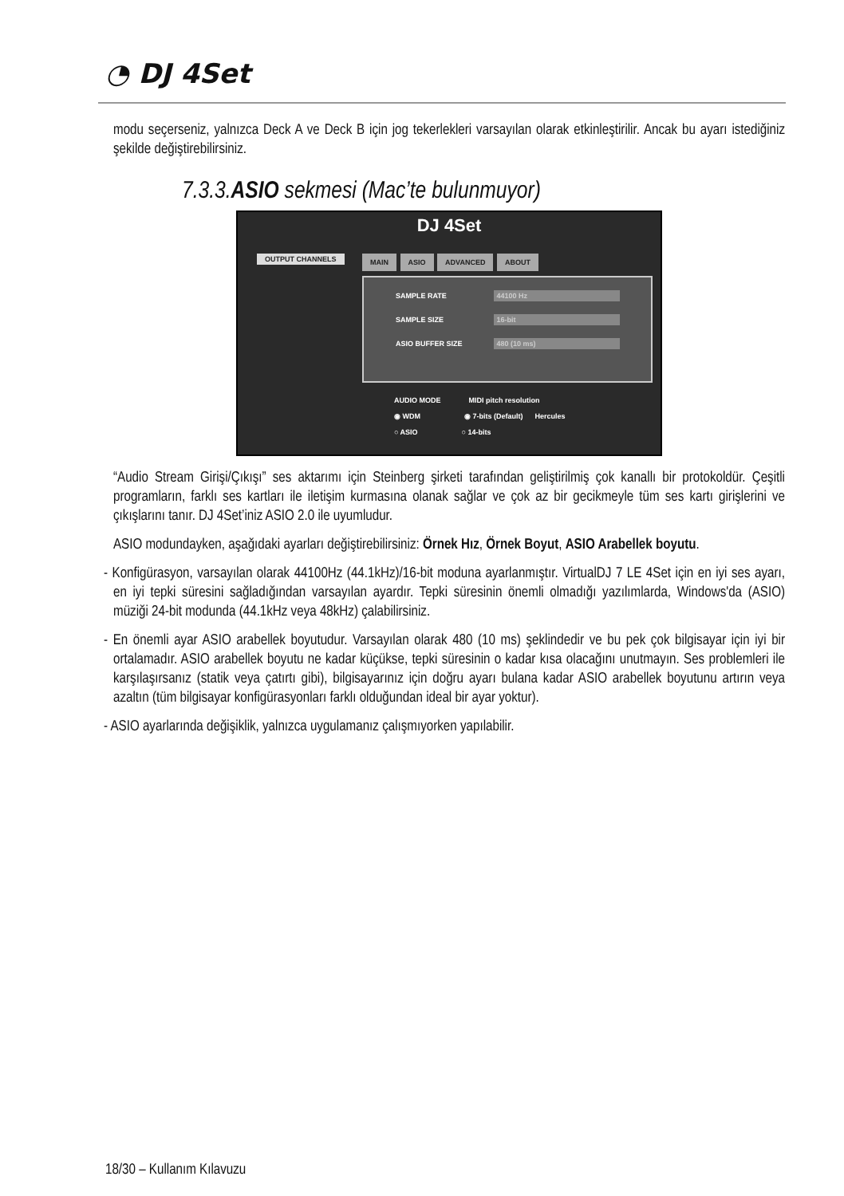◔ DJ 4Set
modu seçerseniz, yalnızca Deck A ve Deck B için jog tekerlekleri varsayılan olarak etkinleştirilir. Ancak bu ayarı istediğiniz şekilde değiştirebilirsiniz.
7.3.3.ASIO sekmesi (Mac’te bulunmuyor)
DJ 4Set
OUTPUT CHANNELS MAIN ASIO ADVANCED ABOUT
SAMPLE RATE 44100 Hz
SAMPLE SIZE 16-bit
ASIO BUFFER SIZE 480 (10 ms)
AUDIO MODE MIDI pitch resolution
◉ WDM ◉ 7-bits (Default) Hercules
○ ASIO ○ 14-bits
“Audio Stream Girişi/Çıkışı” ses aktarımı için Steinberg şirketi tarafından geliştirilmiş çok kanallı bir protokoldür. Çeşitli programların, farklı ses kartları ile iletişim kurmasına olanak sağlar ve çok az bir gecikmeyle tüm ses kartı girişlerini ve çıkışlarını tanır. DJ 4Set’iniz ASIO 2.0 ile uyumludur.
ASIO modundayken, aşağıdaki ayarları değiştirebilirsiniz: Örnek Hız, Örnek Boyut, ASIO Arabellek boyutu.
- Konfigürasyon, varsayılan olarak 44100Hz (44.1kHz)/16-bit moduna ayarlanmıştır. VirtualDJ 7 LE 4Set için en iyi ses ayarı, en iyi tepki süresini sağladığından varsayılan ayardır. Tepki süresinin önemli olmadığı yazılımlarda, Windows'da (ASIO) müziği 24-bit modunda (44.1kHz veya 48kHz) çalabilirsiniz.
- En önemli ayar ASIO arabellek boyutudur. Varsayılan olarak 480 (10 ms) şeklindedir ve bu pek çok bilgisayar için iyi bir ortalamadır. ASIO arabellek boyutu ne kadar küçükse, tepki süresinin o kadar kısa olacağını unutmayın. Ses problemleri ile karşılaşırsanız (statik veya çatırtı gibi), bilgisayarınız için doğru ayarı bulana kadar ASIO arabellek boyutunu artırın veya azaltın (tüm bilgisayar konfigürasyonları farklı olduğundan ideal bir ayar yoktur).
- ASIO ayarlarında değişiklik, yalnızca uygulamanız çalışmıyorken yapılabilir.
18/30 – Kullanım Kılavuzu